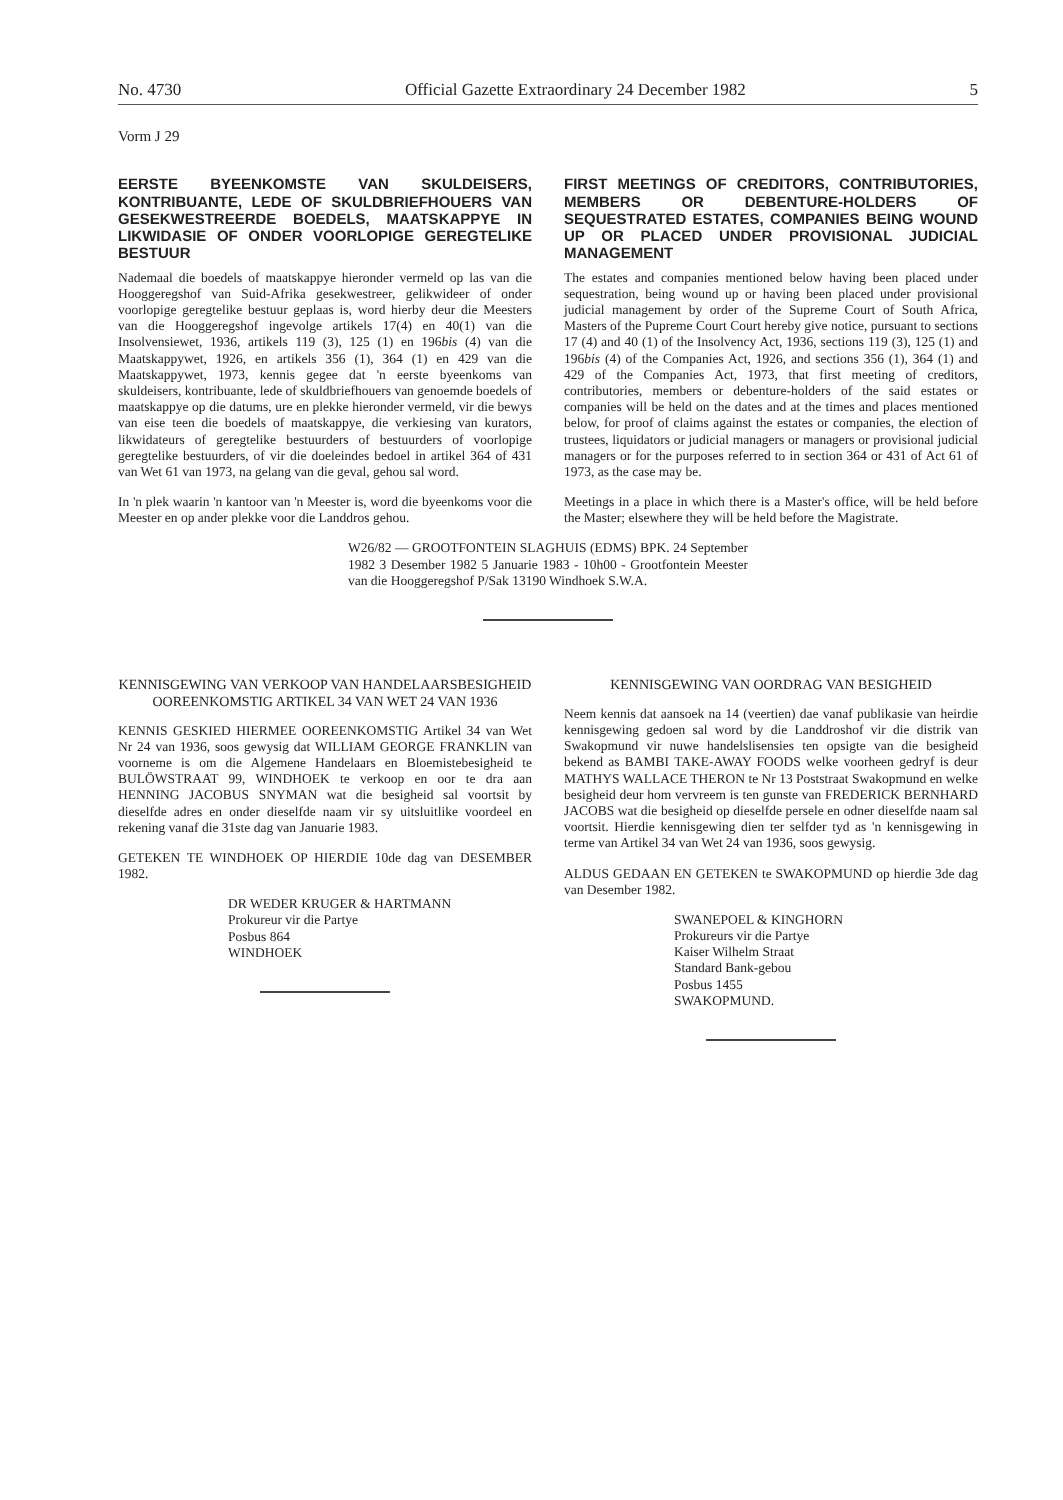No. 4730 Official Gazette Extraordinary 24 December 1982 5
Vorm J 29
EERSTE BYEENKOMSTE VAN SKULDEISERS, KONTRIBUANTE, LEDE OF SKULDBRIEFHOUERS VAN GESEKWESTREERDE BOEDELS, MAATSKAPPYE IN LIKWIDASIE OF ONDER VOORLOPIGE GEREGTELIKE BESTUUR
Nademaal die boedels of maatskappye hieronder vermeld op las van die Hooggeregshof van Suid-Afrika gesekwestreer, gelikwideer of onder voorlopige geregtelike bestuur geplaas is, word hierby deur die Meesters van die Hooggeregshof ingevolge artikels 17(4) en 40(1) van die Insolvensiewet, 1936, artikels 119 (3), 125 (1) en 196bis (4) van die Maatskappywet, 1926, en artikels 356 (1), 364 (1) en 429 van die Maatskappywet, 1973, kennis gegee dat 'n eerste byeenkoms van skuldeisers, kontribuante, lede of skuldbriefhouers van genoemde boedels of maatskappye op die datums, ure en plekke hieronder vermeld, vir die bewys van eise teen die boedels of maatskappye, die verkiesing van kurators, likwidateurs of geregtelike bestuurders of bestuurders of voorlopige geregtelike bestuurders, of vir die doeleindes bedoel in artikel 364 of 431 van Wet 61 van 1973, na gelang van die geval, gehou sal word.
In 'n plek waarin 'n kantoor van 'n Meester is, word die byeenkoms voor die Meester en op ander plekke voor die Landdros gehou.
FIRST MEETINGS OF CREDITORS, CONTRIBUTORIES, MEMBERS OR DEBENTURE-HOLDERS OF SEQUESTRATED ESTATES, COMPANIES BEING WOUND UP OR PLACED UNDER PROVISIONAL JUDICIAL MANAGEMENT
The estates and companies mentioned below having been placed under sequestration, being wound up or having been placed under provisional judicial management by order of the Supreme Court of South Africa, Masters of the Pupreme Court Court hereby give notice, pursuant to sections 17 (4) and 40 (1) of the Insolvency Act, 1936, sections 119 (3), 125 (1) and 196bis (4) of the Companies Act, 1926, and sections 356 (1), 364 (1) and 429 of the Companies Act, 1973, that first meeting of creditors, contributories, members or debenture-holders of the said estates or companies will be held on the dates and at the times and places mentioned below, for proof of claims against the estates or companies, the election of trustees, liquidators or judicial managers or managers or provisional judicial managers or for the purposes referred to in section 364 or 431 of Act 61 of 1973, as the case may be.
Meetings in a place in which there is a Master's office, will be held before the Master; elsewhere they will be held before the Magistrate.
W26/82 — GROOTFONTEIN SLAGHUIS (EDMS) BPK. 24 September 1982 3 Desember 1982 5 Januarie 1983 - 10h00 - Grootfontein Meester van die Hooggeregshof P/Sak 13190 Windhoek S.W.A.
KENNISGEWING VAN VERKOOP VAN HANDELAARSBESIGHEID OOREENKOMSTIG ARTIKEL 34 VAN WET 24 VAN 1936
KENNIS GESKIED HIERMEE OOREENKOMSTIG Artikel 34 van Wet Nr 24 van 1936, soos gewysig dat WILLIAM GEORGE FRANKLIN van voorneme is om die Algemene Handelaars en Bloemistebesigheid te BULÖWSTRAAT 99, WINDHOEK te verkoop en oor te dra aan HENNING JACOBUS SNYMAN wat die besigheid sal voortsit by dieselfde adres en onder dieselfde naam vir sy uitsluitlike voordeel en rekening vanaf die 31ste dag van Januarie 1983.
GETEKEN TE WINDHOEK OP HIERDIE 10de dag van DESEMBER 1982.
DR WEDER KRUGER & HARTMANN
Prokureur vir die Partye
Posbus 864
WINDHOEK
KENNISGEWING VAN OORDRAG VAN BESIGHEID
Neem kennis dat aansoek na 14 (veertien) dae vanaf publikasie van heirdie kennisgewing gedoen sal word by die Landdroshof vir die distrik van Swakopmund vir nuwe handelslisensies ten opsigte van die besigheid bekend as BAMBI TAKE-AWAY FOODS welke voorheen gedryf is deur MATHYS WALLACE THERON te Nr 13 Poststraat Swakopmund en welke besigheid deur hom vervreem is ten gunste van FREDERICK BERNHARD JACOBS wat die besigheid op dieselfde persele en odner dieselfde naam sal voortsit. Hierdie kennisgewing dien ter selfder tyd as 'n kennisgewing in terme van Artikel 34 van Wet 24 van 1936, soos gewysig.
ALDUS GEDAAN EN GETEKEN te SWAKOPMUND op hierdie 3de dag van Desember 1982.
SWANEPOEL & KINGHORN
Prokureurs vir die Partye
Kaiser Wilhelm Straat
Standard Bank-gebou
Posbus 1455
SWAKOPMUND.